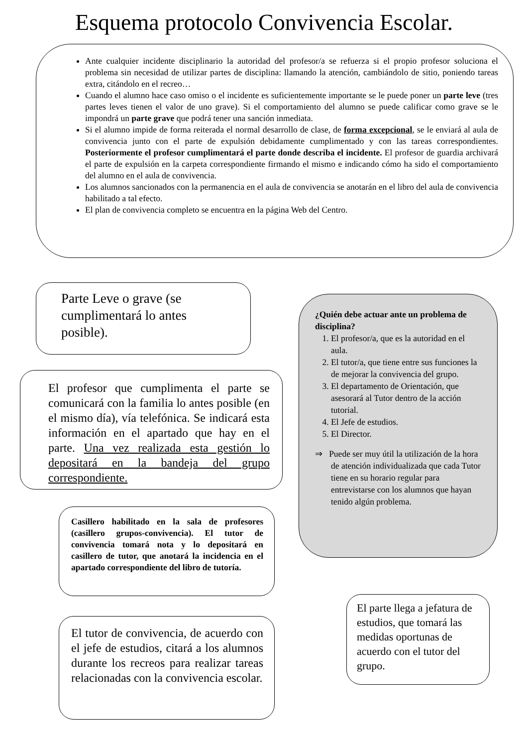Esquema protocolo Convivencia Escolar.
Ante cualquier incidente disciplinario la autoridad del profesor/a se refuerza si el propio profesor soluciona el problema sin necesidad de utilizar partes de disciplina: llamando la atención, cambiándolo de sitio, poniendo tareas extra, citándolo en el recreo…
Cuando el alumno hace caso omiso o el incidente es suficientemente importante se le puede poner un parte leve (tres partes leves tienen el valor de uno grave). Si el comportamiento del alumno se puede calificar como grave se le impondrá un parte grave que podrá tener una sanción inmediata.
Si el alumno impide de forma reiterada el normal desarrollo de clase, de forma excepcional, se le enviará al aula de convivencia junto con el parte de expulsión debidamente cumplimentado y con las tareas correspondientes. Posteriormente el profesor cumplimentará el parte donde describa el incidente. El profesor de guardia archivará el parte de expulsión en la carpeta correspondiente firmando el mismo e indicando cómo ha sido el comportamiento del alumno en el aula de convivencia.
Los alumnos sancionados con la permanencia en el aula de convivencia se anotarán en el libro del aula de convivencia habilitado a tal efecto.
El plan de convivencia completo se encuentra en la página Web del Centro.
Parte Leve o grave (se cumplimentará lo antes posible).
El profesor que cumplimenta el parte se comunicará con la familia lo antes posible (en el mismo día), vía telefónica. Se indicará esta información en el apartado que hay en el parte. Una vez realizada esta gestión lo depositará en la bandeja del grupo correspondiente.
Casillero habilitado en la sala de profesores (casillero grupos-convivencia). El tutor de convivencia tomará nota y lo depositará en casillero de tutor, que anotará la incidencia en el apartado correspondiente del libro de tutoría.
El tutor de convivencia, de acuerdo con el jefe de estudios, citará a los alumnos durante los recreos para realizar tareas relacionadas con la convivencia escolar.
¿Quién debe actuar ante un problema de disciplina?
1. El profesor/a, que es la autoridad en el aula.
2. El tutor/a, que tiene entre sus funciones la de mejorar la convivencia del grupo.
3. El departamento de Orientación, que asesorará al Tutor dentro de la acción tutorial.
4. El Jefe de estudios.
5. El Director.
⇒ Puede ser muy útil la utilización de la hora de atención individualizada que cada Tutor tiene en su horario regular para entrevistarse con los alumnos que hayan tenido algún problema.
El parte llega a jefatura de estudios, que tomará las medidas oportunas de acuerdo con el tutor del grupo.